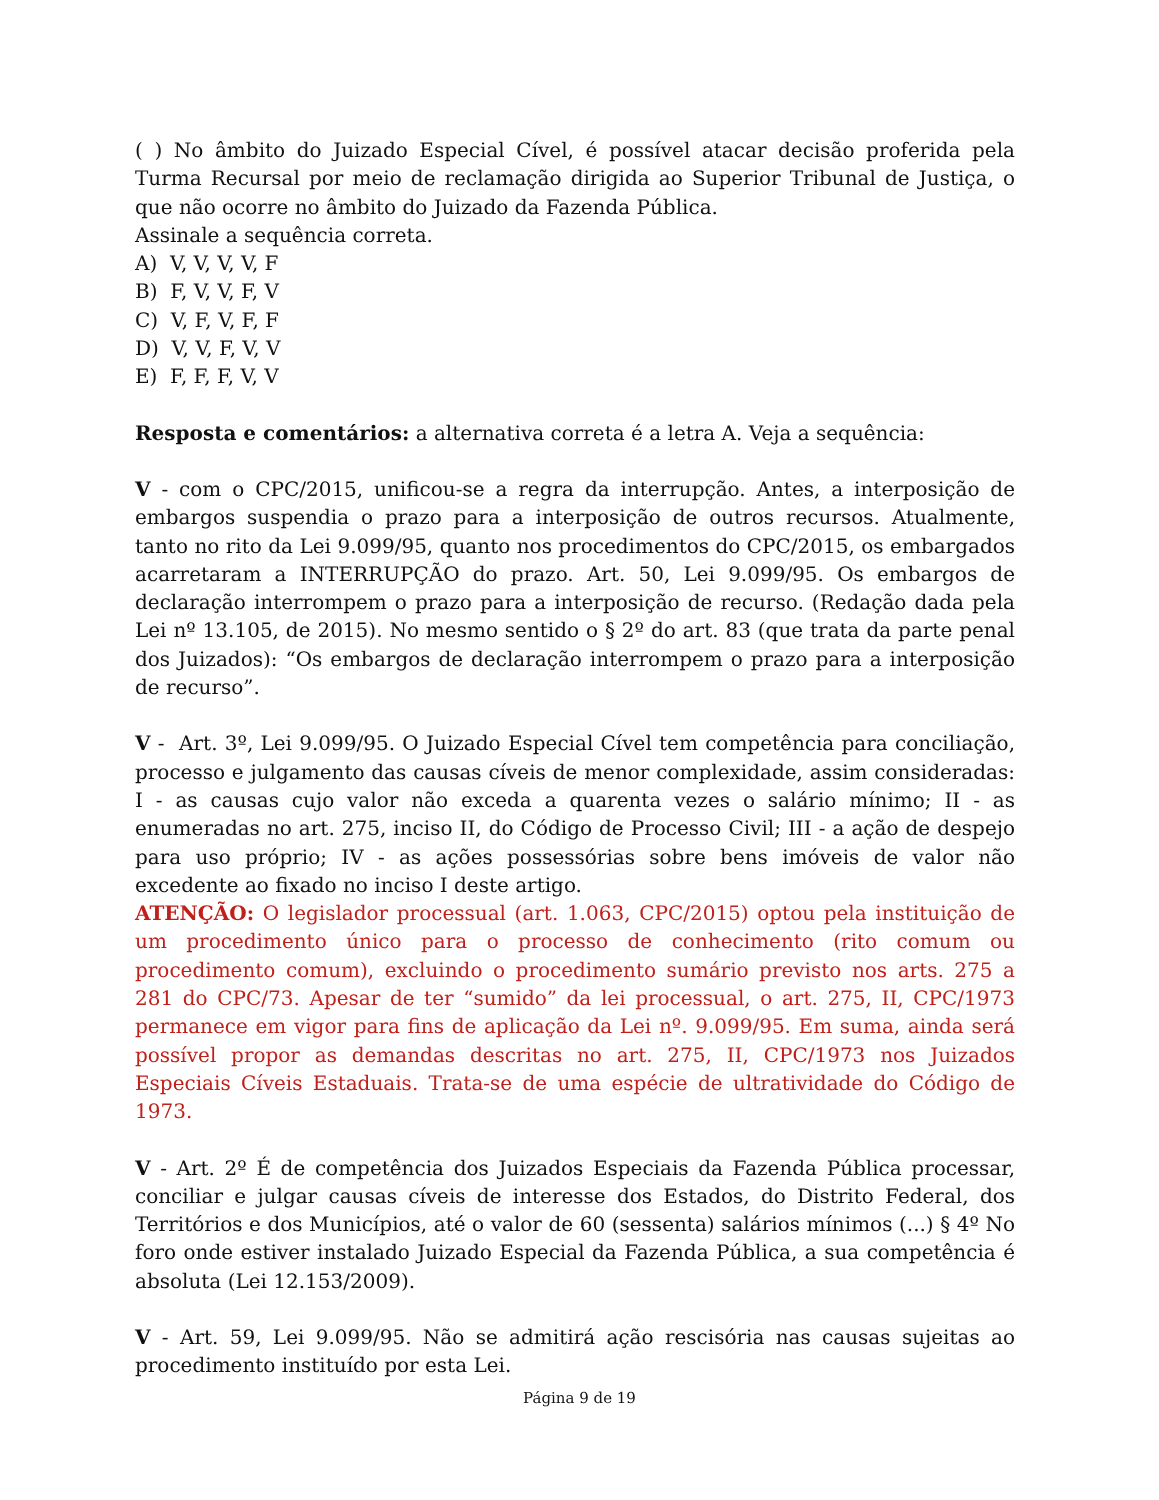( ) No âmbito do Juizado Especial Cível, é possível atacar decisão proferida pela Turma Recursal por meio de reclamação dirigida ao Superior Tribunal de Justiça, o que não ocorre no âmbito do Juizado da Fazenda Pública.
Assinale a sequência correta.
A) V, V, V, V, F
B) F, V, V, F, V
C) V, F, V, F, F
D) V, V, F, V, V
E) F, F, F, V, V
Resposta e comentários: a alternativa correta é a letra A. Veja a sequência:
V - com o CPC/2015, unificou-se a regra da interrupção. Antes, a interposição de embargos suspendia o prazo para a interposição de outros recursos. Atualmente, tanto no rito da Lei 9.099/95, quanto nos procedimentos do CPC/2015, os embargados acarretaram a INTERRUPÇÃO do prazo. Art. 50, Lei 9.099/95. Os embargos de declaração interrompem o prazo para a interposição de recurso. (Redação dada pela Lei nº 13.105, de 2015). No mesmo sentido o § 2º do art. 83 (que trata da parte penal dos Juizados): “Os embargos de declaração interrompem o prazo para a interposição de recurso”.
V - Art. 3º, Lei 9.099/95. O Juizado Especial Cível tem competência para conciliação, processo e julgamento das causas cíveis de menor complexidade, assim consideradas: I - as causas cujo valor não exceda a quarenta vezes o salário mínimo; II - as enumeradas no art. 275, inciso II, do Código de Processo Civil; III - a ação de despejo para uso próprio; IV - as ações possessórias sobre bens imóveis de valor não excedente ao fixado no inciso I deste artigo.
ATENÇÃO: O legislador processual (art. 1.063, CPC/2015) optou pela instituição de um procedimento único para o processo de conhecimento (rito comum ou procedimento comum), excluindo o procedimento sumário previsto nos arts. 275 a 281 do CPC/73. Apesar de ter “sumido” da lei processual, o art. 275, II, CPC/1973 permanece em vigor para fins de aplicação da Lei nº. 9.099/95. Em suma, ainda será possível propor as demandas descritas no art. 275, II, CPC/1973 nos Juizados Especiais Cíveis Estaduais. Trata-se de uma espécie de ultratividade do Código de 1973.
V - Art. 2º É de competência dos Juizados Especiais da Fazenda Pública processar, conciliar e julgar causas cíveis de interesse dos Estados, do Distrito Federal, dos Territórios e dos Municípios, até o valor de 60 (sessenta) salários mínimos (...) § 4º No foro onde estiver instalado Juizado Especial da Fazenda Pública, a sua competência é absoluta (Lei 12.153/2009).
V - Art. 59, Lei 9.099/95. Não se admitirá ação rescisória nas causas sujeitas ao procedimento instituído por esta Lei.
Página 9 de 19